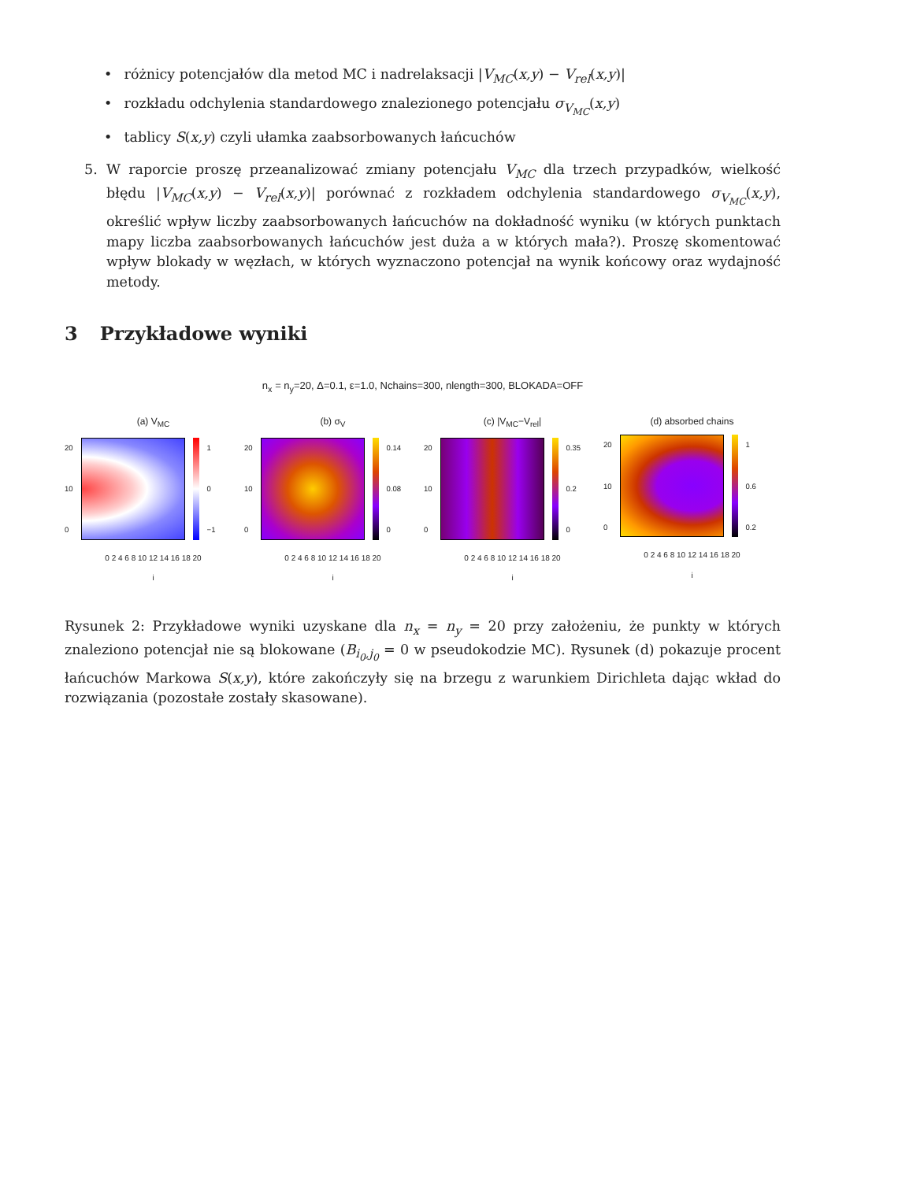• różnicy potencjałów dla metod MC i nadrelaksacji |V<sub>MC</sub>(x,y) − V<sub>rel</sub>(x,y)|
• rozkładu odchylenia standardowego znalezionego potencjału σ<sub>V<sub>MC</sub></sub>(x,y)
• tablicy S(x,y) czyli ułamka zaabsorbowanych łańcuchów
5. W raporcie proszę przeanalizować zmiany potencjału V<sub>MC</sub> dla trzech przypadków, wielkość błędu |V<sub>MC</sub>(x,y) − V<sub>rel</sub>(x,y)| porównać z rozkładem odchylenia standardowego σ<sub>V<sub>MC</sub></sub>(x,y), określić wpływ liczby zaabsorbowanych łańcuchów na dokładność wyniku (w których punktach mapy liczba zaabsorbowanych łańcuchów jest duża a w których mała?). Proszę skomentować wpływ blokady w węzłach, w których wyznaczono potencjał na wynik końcowy oraz wydajność metody.
3 Przykładowe wyniki
n<sub>x</sub> = n<sub>y</sub>=20, Δ=0.1, ε=1.0, Nchains=300, nlength=300, BLOKADA=OFF
(a) V<sub>MC</sub>
20
10
0
1
0
−1
0 2 4 6 8 10 12 14 16 18 20
i
(b) σ<sub>V</sub>
20
10
0
0.14
0.08
0
0 2 4 6 8 10 12 14 16 18 20
i
(c) |V<sub>MC</sub>−V<sub>rel</sub>|
20
10
0
0.35
0.2
0
0 2 4 6 8 10 12 14 16 18 20
i
(d) absorbed chains
20
10
0
1
0.6
0.2
0 2 4 6 8 10 12 14 16 18 20
i
Rysunek 2: Przykładowe wyniki uzyskane dla n<sub>x</sub> = n<sub>y</sub> = 20 przy założeniu, że punkty w których znaleziono potencjał nie są blokowane (B<sub>i<sub>0</sub>,j<sub>0</sub></sub> = 0 w pseudokodzie MC). Rysunek (d) pokazuje procent łańcuchów Markowa S(x,y), które zakończyły się na brzegu z warunkiem Dirichleta dając wkład do rozwiązania (pozostałe zostały skasowane).